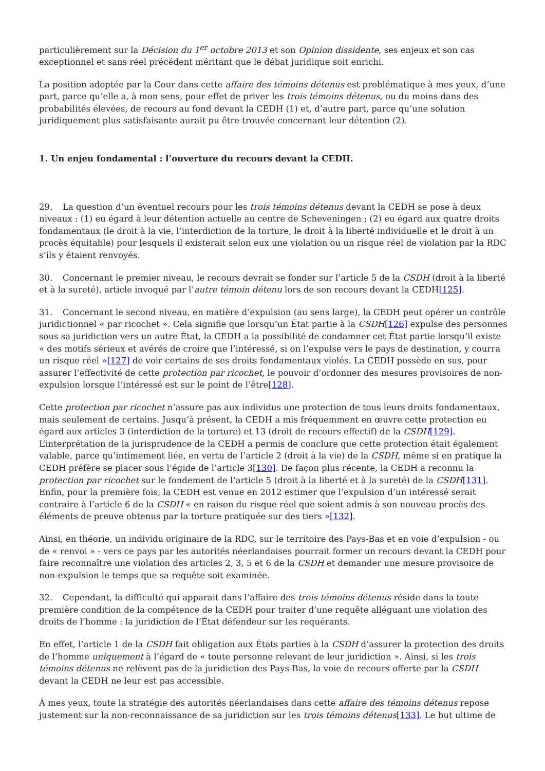particulièrement sur la Décision du 1<sup>er</sup> octobre 2013 et son Opinion dissidente, ses enjeux et son cas exceptionnel et sans réel précédent méritant que le débat juridique soit enrichi.
La position adoptée par la Cour dans cette affaire des témoins détenus est problématique à mes yeux, d’une part, parce qu’elle a, à mon sens, pour effet de priver les trois témoins détenus, ou du moins dans des probabilités élevées, de recours au fond devant la CEDH (1) et, d’autre part, parce qu’une solution juridiquement plus satisfaisante aurait pu être trouvée concernant leur détention (2).
1. Un enjeu fondamental : l’ouverture du recours devant la CEDH.
29. La question d’un éventuel recours pour les trois témoins détenus devant la CEDH se pose à deux niveaux : (1) eu égard à leur détention actuelle au centre de Scheveningen ; (2) eu égard aux quatre droits fondamentaux (le droit à la vie, l’interdiction de la torture, le droit à la liberté individuelle et le droit à un procès équitable) pour lesquels il existerait selon eux une violation ou un risque réel de violation par la RDC s’ils y étaient renvoyés.
30. Concernant le premier niveau, le recours devrait se fonder sur l’article 5 de la CSDH (droit à la liberté et à la sureté), article invoqué par l’autre témoin détenu lors de son recours devant la CEDH[125].
31. Concernant le second niveau, en matière d’expulsion (au sens large), la CEDH peut opérer un contrôle juridictionnel « par ricochet ». Cela signifie que lorsqu’un État partie à la CSDH[126] expulse des personnes sous sa juridiction vers un autre État, la CEDH a la possibilité de condamner cet État partie lorsqu’il existe « des motifs sérieux et avérés de croire que l’intéressé, si on l’expulse vers le pays de destination, y courra un risque réel »[127] de voir certains de ses droits fondamentaux violés. La CEDH possède en sus, pour assurer l’effectivité de cette protection par ricochet, le pouvoir d’ordonner des mesures provisoires de non-expulsion lorsque l’intéressé est sur le point de l’être[128].
Cette protection par ricochet n’assure pas aux individus une protection de tous leurs droits fondamentaux, mais seulement de certains. Jusqu’à présent, la CEDH a mis fréquemment en œuvre cette protection eu égard aux articles 3 (interdiction de la torture) et 13 (droit de recours effectif) de la CSDH[129]. L’interprétation de la jurisprudence de la CEDH a permis de conclure que cette protection était également valable, parce qu’intimement liée, en vertu de l’article 2 (droit à la vie) de la CSDH, même si en pratique la CEDH préfère se placer sous l’égide de l’article 3[130]. De façon plus récente, la CEDH a reconnu la protection par ricochet sur le fondement de l’article 5 (droit à la liberté et à la sureté) de la CSDH[131]. Enfin, pour la première fois, la CEDH est venue en 2012 estimer que l’expulsion d’un intéressé serait contraire à l’article 6 de la CSDH « en raison du risque réel que soient admis à son nouveau procès des éléments de preuve obtenus par la torture pratiquée sur des tiers »[132].
Ainsi, en théorie, un individu originaire de la RDC, sur le territoire des Pays-Bas et en voie d’expulsion - ou de « renvoi » - vers ce pays par les autorités néerlandaises pourrait former un recours devant la CEDH pour faire reconnaître une violation des articles 2, 3, 5 et 6 de la CSDH et demander une mesure provisoire de non-expulsion le temps que sa requête soit examinée.
32. Cependant, la difficulté qui apparait dans l’affaire des trois témoins détenus réside dans la toute première condition de la compétence de la CEDH pour traiter d’une requête alléguant une violation des droits de l’homme : la juridiction de l’État défendeur sur les requérants.
En effet, l’article 1 de la CSDH fait obligation aux États parties à la CSDH d’assurer la protection des droits de l’homme uniquement à l’égard de « toute personne relevant de leur juridiction ». Ainsi, si les trois témoins détenus ne relèvent pas de la juridiction des Pays-Bas, la voie de recours offerte par la CSDH devant la CEDH ne leur est pas accessible.
À mes yeux, toute la stratégie des autorités néerlandaises dans cette affaire des témoins détenus repose justement sur la non-reconnaissance de sa juridiction sur les trois témoins détenus[133]. Le but ultime de